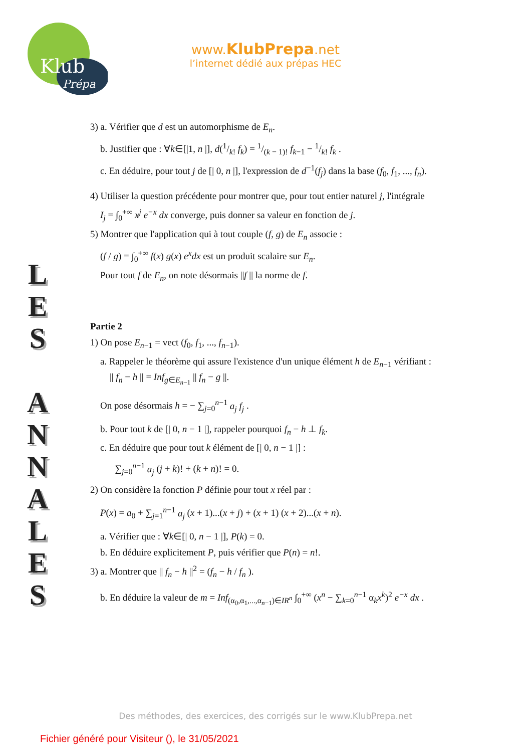Klub
Prépa
www.KlubPrepa.net
l’internet dédié aux prépas HEC
L
E
S
A
N
N
A
L
E
S
3) a. Vérifier que d est un automorphisme de E<sub>n</sub>.
b. Justifier que : ∀k∈[|1, n |], d(1/k! f<sub>k</sub>) = 1/(k − 1)! f<sub>k−1</sub> − 1/k! f<sub>k</sub> .
c. En déduire, pour tout j de [| 0, n |], l'expression de d<sup>−1</sup>(f<sub>j</sub>) dans la base (f<sub>0</sub>, f<sub>1</sub>, ..., f<sub>n</sub>).
4) Utiliser la question précédente pour montrer que, pour tout entier naturel j, l'intégrale
I<sub>j</sub> = ∫<sub>0</sub><sup>+∞</sup> x<sup>j</sup> e<sup>−x</sup> dx converge, puis donner sa valeur en fonction de j.
5) Montrer que l'application qui à tout couple (f, g) de E<sub>n</sub> associe :
(f / g) = ∫<sub>0</sub><sup>+∞</sup> f(x) g(x) e<sup>x</sup>dx est un produit scalaire sur E<sub>n</sub>.
Pour tout f de E<sub>n</sub>, on note désormais ||f || la norme de f.
Partie 2
1) On pose E<sub>n−1</sub> = vect (f<sub>0</sub>, f<sub>1</sub>, ..., f<sub>n−1</sub>).
a. Rappeler le théorème qui assure l'existence d'un unique élément h de E<sub>n−1</sub> vérifiant :
|| f<sub>n</sub> − h || = Inf<sub>g∈E<sub>n−1</sub></sub> || f<sub>n</sub> − g ||.
On pose désormais h = − ∑<sub>j=0</sub><sup>n−1</sup> a<sub>j</sub> f<sub>j</sub> .
b. Pour tout k de [| 0, n − 1 |], rappeler pourquoi f<sub>n</sub> − h ⊥ f<sub>k</sub>.
c. En déduire que pour tout k élément de [| 0, n − 1 |] :
∑<sub>j=0</sub><sup>n−1</sup> a<sub>j</sub> (j + k)! + (k + n)! = 0.
2) On considère la fonction P définie pour tout x réel par :
P(x) = a<sub>0</sub> + ∑<sub>j=1</sub><sup>n−1</sup> a<sub>j</sub> (x + 1)...(x + j) + (x + 1) (x + 2)...(x + n).
a. Vérifier que : ∀k∈[| 0, n − 1 |], P(k) = 0.
b. En déduire explicitement P, puis vérifier que P(n) = n!.
3) a. Montrer que || f<sub>n</sub> − h ||<sup>2</sup> = (f<sub>n</sub> − h / f<sub>n</sub> ).
b. En déduire la valeur de m = Inf<sub>(α<sub>0</sub>,α<sub>1</sub>,...,α<sub>n−1</sub>)∈IR<sup>n</sup></sub> ∫<sub>0</sub><sup>+∞</sup> (x<sup>n</sup> − ∑<sub>k=0</sub><sup>n−1</sup> α<sub>k</sub>x<sup>k</sup>)<sup>2</sup> e<sup>−x</sup> dx .
Des méthodes, des exercices, des corrigés sur le www.KlubPrepa.net
Fichier généré pour Visiteur (), le 31/05/2021